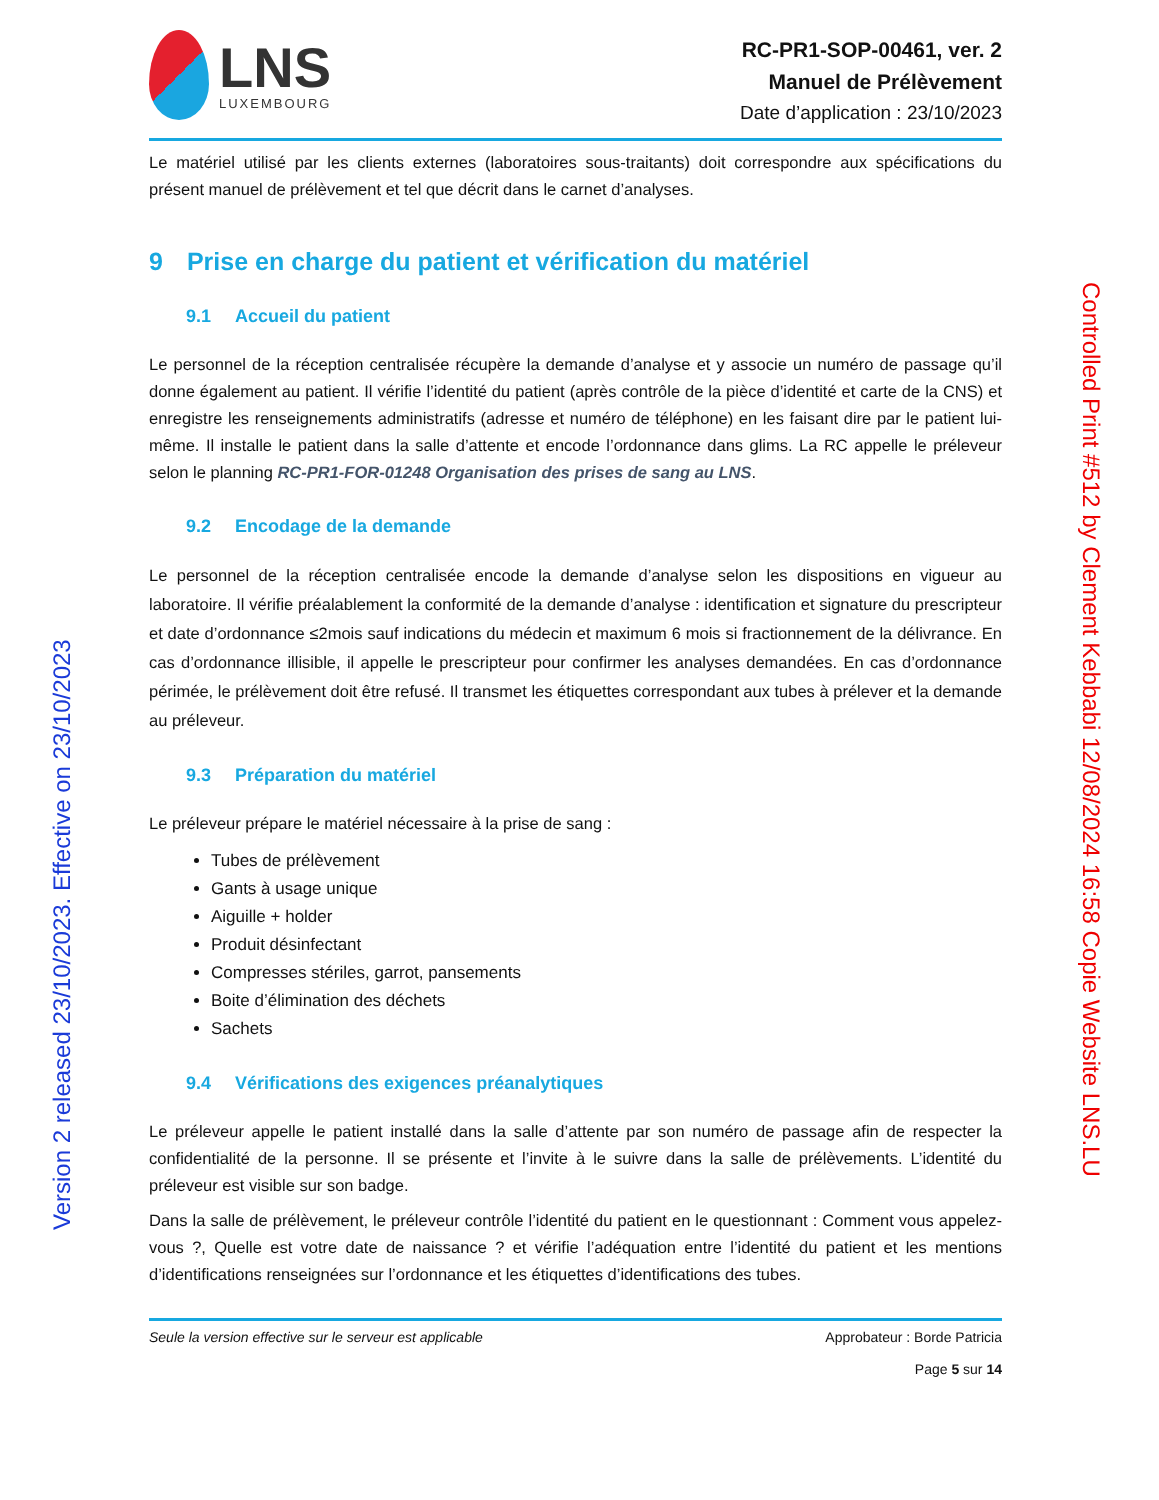LNS
LUXEMBOURG
RC-PR1-SOP-00461, ver. 2
Manuel de Prélèvement
Date d’application : 23/10/2023
Le matériel utilisé par les clients externes (laboratoires sous-traitants) doit correspondre aux spécifications du présent manuel de prélèvement et tel que décrit dans le carnet d’analyses.
9 Prise en charge du patient et vérification du matériel
9.1 Accueil du patient
Le personnel de la réception centralisée récupère la demande d’analyse et y associe un numéro de passage qu’il donne également au patient. Il vérifie l’identité du patient (après contrôle de la pièce d’identité et carte de la CNS) et enregistre les renseignements administratifs (adresse et numéro de téléphone) en les faisant dire par le patient lui-même. Il installe le patient dans la salle d’attente et encode l’ordonnance dans glims. La RC appelle le préleveur selon le planning RC-PR1-FOR-01248 Organisation des prises de sang au LNS.
9.2 Encodage de la demande
Le personnel de la réception centralisée encode la demande d’analyse selon les dispositions en vigueur au laboratoire. Il vérifie préalablement la conformité de la demande d’analyse : identification et signature du prescripteur et date d’ordonnance ≤2mois sauf indications du médecin et maximum 6 mois si fractionnement de la délivrance. En cas d’ordonnance illisible, il appelle le prescripteur pour confirmer les analyses demandées. En cas d’ordonnance périmée, le prélèvement doit être refusé. Il transmet les étiquettes correspondant aux tubes à prélever et la demande au préleveur.
9.3 Préparation du matériel
Le préleveur prépare le matériel nécessaire à la prise de sang :
Tubes de prélèvement
Gants à usage unique
Aiguille + holder
Produit désinfectant
Compresses stériles, garrot, pansements
Boite d’élimination des déchets
Sachets
9.4 Vérifications des exigences préanalytiques
Le préleveur appelle le patient installé dans la salle d’attente par son numéro de passage afin de respecter la confidentialité de la personne. Il se présente et l’invite à le suivre dans la salle de prélèvements. L’identité du préleveur est visible sur son badge.
Dans la salle de prélèvement, le préleveur contrôle l’identité du patient en le questionnant : Comment vous appelez-vous ?, Quelle est votre date de naissance ? et vérifie l’adéquation entre l’identité du patient et les mentions d’identifications renseignées sur l’ordonnance et les étiquettes d’identifications des tubes.
Seule la version effective sur le serveur est applicable
Approbateur : Borde Patricia
Page 5 sur 14
Version 2 released 23/10/2023. Effective on 23/10/2023
Controlled Print #512 by Clement Kebbabi 12/08/2024 16:58 Copie Website LNS.LU